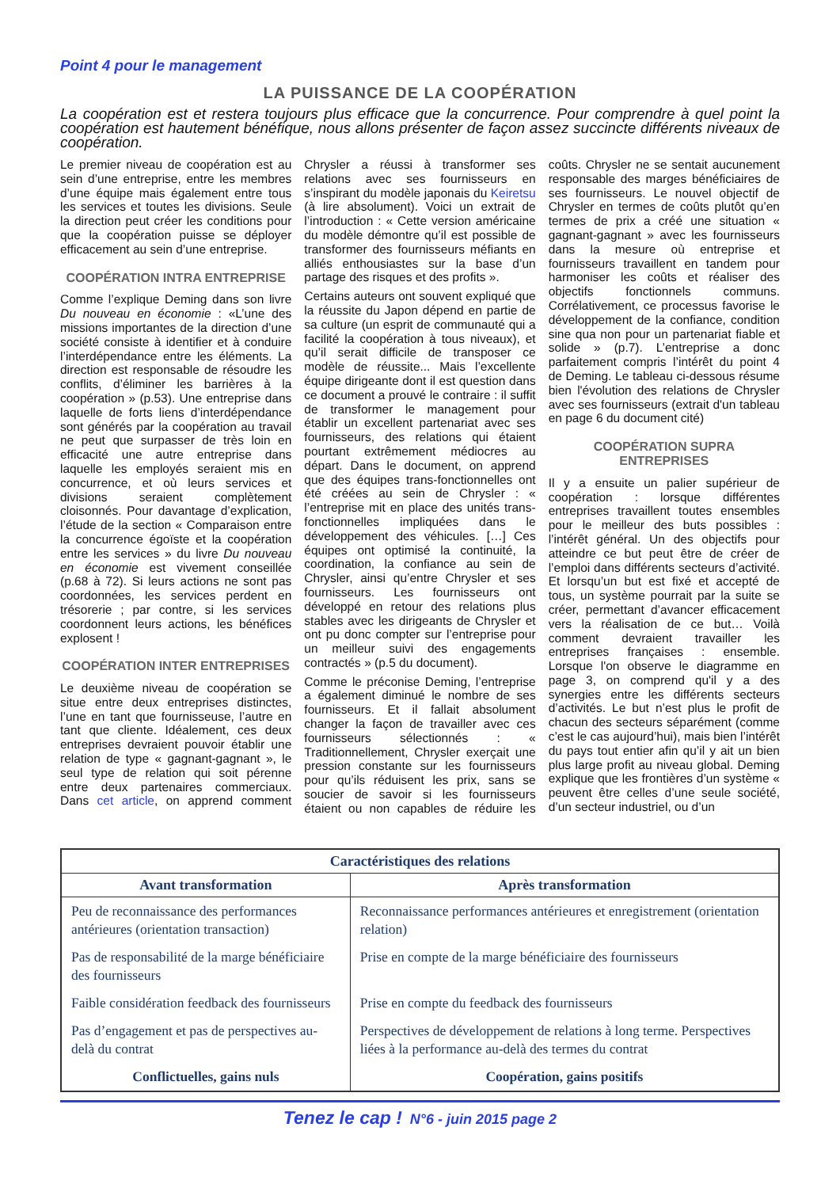Point 4 pour le management
LA PUISSANCE DE LA COOPÉRATION
La coopération est et restera toujours plus efficace que la concurrence. Pour comprendre à quel point la coopération est hautement bénéfique, nous allons présenter de façon assez succincte différents niveaux de coopération.
Le premier niveau de coopération est au sein d’une entreprise, entre les membres d’une équipe mais également entre tous les services et toutes les divisions. Seule la direction peut créer les conditions pour que la coopération puisse se déployer efficacement au sein d’une entreprise.
COOPÉRATION INTRA ENTREPRISE
Comme l’explique Deming dans son livre Du nouveau en économie : «L’une des missions importantes de la direction d’une société consiste à identifier et à conduire l’interdépendance entre les éléments. La direction est responsable de résoudre les conflits, d’éliminer les barrières à la coopération » (p.53). Une entreprise dans laquelle de forts liens d’interdépendance sont générés par la coopération au travail ne peut que surpasser de très loin en efficacité une autre entreprise dans laquelle les employés seraient mis en concurrence, et où leurs services et divisions seraient complètement cloisonnés. Pour davantage d’explication, l’étude de la section « Comparaison entre la concurrence égoïste et la coopération entre les services » du livre Du nouveau en économie est vivement conseillée (p.68 à 72). Si leurs actions ne sont pas coordonnées, les services perdent en trésorerie ; par contre, si les services coordonnent leurs actions, les bénéfices explosent !
COOPÉRATION INTER ENTREPRISES
Le deuxième niveau de coopération se situe entre deux entreprises distinctes, l’une en tant que fournisseuse, l’autre en tant que cliente. Idéalement, ces deux entreprises devraient pouvoir établir une relation de type « gagnant-gagnant », le seul type de relation qui soit pérenne entre deux partenaires commerciaux. Dans cet article, on apprend comment Chrysler a réussi à transformer ses relations avec ses fournisseurs en s’inspirant du modèle japonais du Keiretsu (à lire absolument). Voici un extrait de l’introduction : « Cette version américaine du modèle démontre qu’il est possible de transformer des fournisseurs méfiants en alliés enthousiastes sur la base d’un partage des risques et des profits ».
Certains auteurs ont souvent expliqué que la réussite du Japon dépend en partie de sa culture (un esprit de communauté qui a facilité la coopération à tous niveaux), et qu’il serait difficile de transposer ce modèle de réussite... Mais l’excellente équipe dirigeante dont il est question dans ce document a prouvé le contraire : il suffit de transformer le management pour établir un excellent partenariat avec ses fournisseurs, des relations qui étaient pourtant extrêmement médiocres au départ. Dans le document, on apprend que des équipes trans-fonctionnelles ont été créées au sein de Chrysler : « l’entreprise mit en place des unités trans-fonctionnelles impliquées dans le développement des véhicules. […] Ces équipes ont optimisé la continuité, la coordination, la confiance au sein de Chrysler, ainsi qu’entre Chrysler et ses fournisseurs. Les fournisseurs ont développé en retour des relations plus stables avec les dirigeants de Chrysler et ont pu donc compter sur l’entreprise pour un meilleur suivi des engagements contractés » (p.5 du document).
Comme le préconise Deming, l’entreprise a également diminué le nombre de ses fournisseurs. Et il fallait absolument changer la façon de travailler avec ces fournisseurs sélectionnés : « Traditionnellement, Chrysler exerçait une pression constante sur les fournisseurs pour qu’ils réduisent les prix, sans se soucier de savoir si les fournisseurs étaient ou non capables de réduire les coûts. Chrysler ne se sentait aucunement responsable des marges bénéficiaires de ses fournisseurs. Le nouvel objectif de Chrysler en termes de coûts plutôt qu’en termes de prix a créé une situation « gagnant-gagnant » avec les fournisseurs dans la mesure où entreprise et fournisseurs travaillent en tandem pour harmoniser les coûts et réaliser des objectifs fonctionnels communs. Corrélativement, ce processus favorise le développement de la confiance, condition sine qua non pour un partenariat fiable et solide » (p.7). L’entreprise a donc parfaitement compris l’intérêt du point 4 de Deming. Le tableau ci-dessous résume bien l'évolution des relations de Chrysler avec ses fournisseurs (extrait d'un tableau en page 6 du document cité)
COOPÉRATION SUPRA ENTREPRISES
Il y a ensuite un palier supérieur de coopération : lorsque différentes entreprises travaillent toutes ensembles pour le meilleur des buts possibles : l’intérêt général. Un des objectifs pour atteindre ce but peut être de créer de l’emploi dans différents secteurs d’activité. Et lorsqu’un but est fixé et accepté de tous, un système pourrait par la suite se créer, permettant d’avancer efficacement vers la réalisation de ce but… Voilà comment devraient travailler les entreprises françaises : ensemble. Lorsque l'on observe le diagramme en page 3, on comprend qu'il y a des synergies entre les différents secteurs d’activités. Le but n’est plus le profit de chacun des secteurs séparément (comme c’est le cas aujourd’hui), mais bien l’intérêt du pays tout entier afin qu’il y ait un bien plus large profit au niveau global. Deming explique que les frontières d’un système « peuvent être celles d’une seule société, d’un secteur industriel, ou d’un
| Caractéristiques des relations | |
| --- | --- |
| Avant transformation | Après transformation |
| Peu de reconnaissance des performances antérieures (orientation transaction) | Reconnaissance performances antérieures et enregistrement (orientation relation) |
| Pas de responsabilité de la marge bénéficiaire des fournisseurs | Prise en compte de la marge bénéficiaire des fournisseurs |
| Faible considération feedback des fournisseurs | Prise en compte du feedback des fournisseurs |
| Pas d’engagement et pas de perspectives au-delà du contrat | Perspectives de développement de relations à long terme. Perspectives liées à la performance au-delà des termes du contrat |
| Conflictuelles, gains nuls | Coopération, gains positifs |
Tenez le cap ! N°6 - juin 2015 page 2